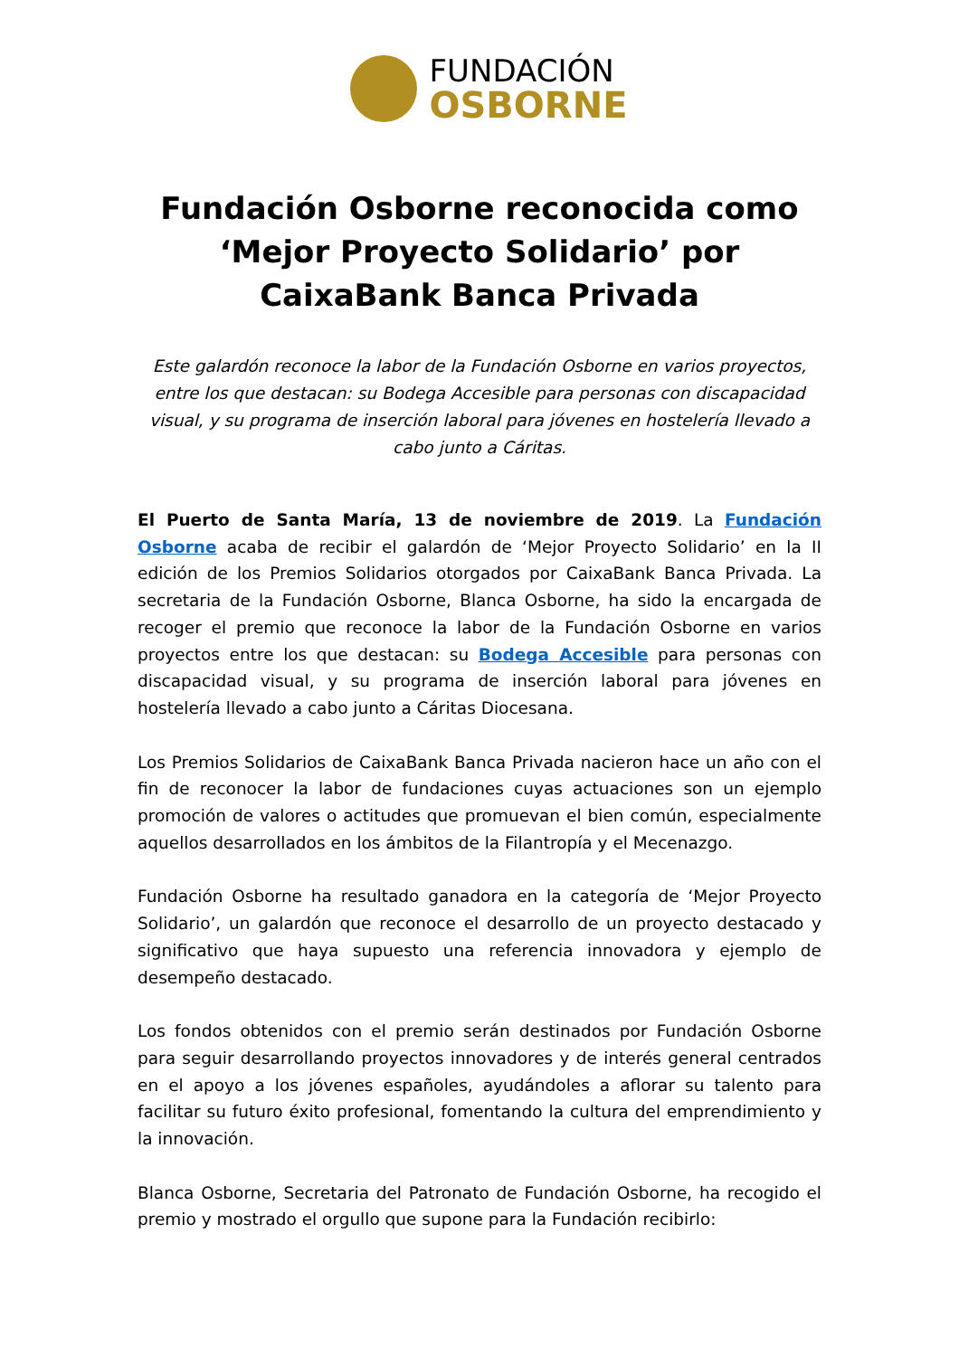FUNDACIÓN
OSBORNE
Fundación Osborne reconocida como ‘Mejor Proyecto Solidario’ por CaixaBank Banca Privada
Este galardón reconoce la labor de la Fundación Osborne en varios proyectos, entre los que destacan: su Bodega Accesible para personas con discapacidad visual, y su programa de inserción laboral para jóvenes en hostelería llevado a cabo junto a Cáritas.
El Puerto de Santa María, 13 de noviembre de 2019. La Fundación Osborne acaba de recibir el galardón de ‘Mejor Proyecto Solidario’ en la II edición de los Premios Solidarios otorgados por CaixaBank Banca Privada. La secretaria de la Fundación Osborne, Blanca Osborne, ha sido la encargada de recoger el premio que reconoce la labor de la Fundación Osborne en varios proyectos entre los que destacan: su Bodega Accesible para personas con discapacidad visual, y su programa de inserción laboral para jóvenes en hostelería llevado a cabo junto a Cáritas Diocesana.
Los Premios Solidarios de CaixaBank Banca Privada nacieron hace un año con el fin de reconocer la labor de fundaciones cuyas actuaciones son un ejemplo promoción de valores o actitudes que promuevan el bien común, especialmente aquellos desarrollados en los ámbitos de la Filantropía y el Mecenazgo.
Fundación Osborne ha resultado ganadora en la categoría de ‘Mejor Proyecto Solidario’, un galardón que reconoce el desarrollo de un proyecto destacado y significativo que haya supuesto una referencia innovadora y ejemplo de desempeño destacado.
Los fondos obtenidos con el premio serán destinados por Fundación Osborne para seguir desarrollando proyectos innovadores y de interés general centrados en el apoyo a los jóvenes españoles, ayudándoles a aflorar su talento para facilitar su futuro éxito profesional, fomentando la cultura del emprendimiento y la innovación.
Blanca Osborne, Secretaria del Patronato de Fundación Osborne, ha recogido el premio y mostrado el orgullo que supone para la Fundación recibirlo: